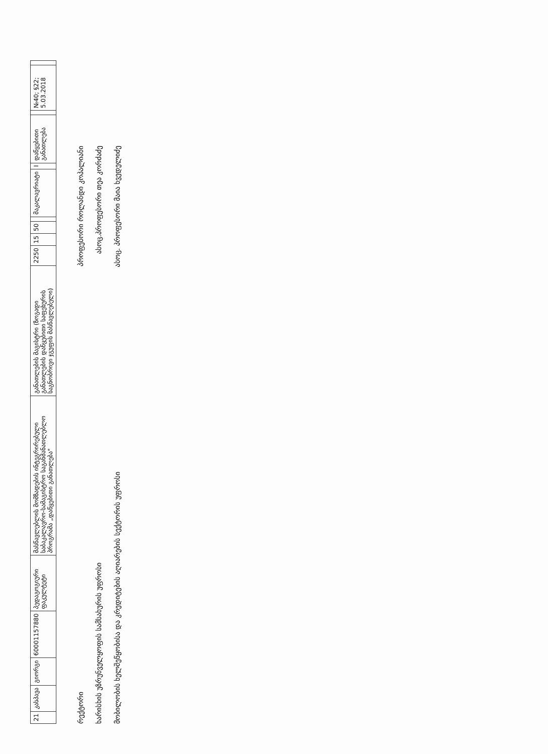| 21 | კასპავა | გიორგი | 60001157880 | პედაგოგიური ფაკულტეტი | მასწავლებლის მომზადების ინტეგრირებული საბაკალავრო-სამაგისტრო საგანმანათლებლო პროგრამა „დაწყებითი განათლება" | განათლების მაგისტრი (ზოგადი განათლების დაწყებითი საფეხურის საგნობრივი ჯგუფის მასწავლებელი) | 2250 | 15 | 50 | | მაკალავრიატი | I | დაწყებითი განათლება | | №40; §22; 5.03.2018 | |
რექტორი პროფესორი როლანდი კოპალიანი
ხარისხის უზრუნველყოფის სამსახურის უფროსი ასოც.პროფესორი თეა კორძაძე
მობილობის ხელშეწყობისა და კრედიტების აღიარების სექტორის უფროსი ასოც. პროფესორი მაია ხვედელიძე